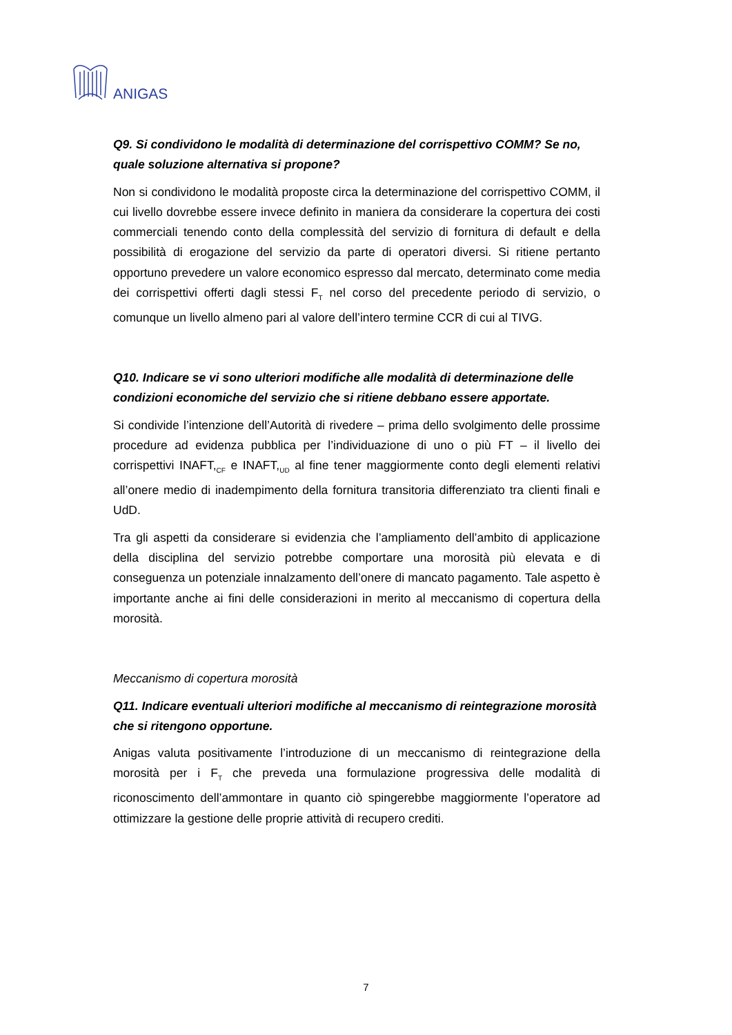ANIGAS
Q9. Si condividono le modalità di determinazione del corrispettivo COMM? Se no, quale soluzione alternativa si propone?
Non si condividono le modalità proposte circa la determinazione del corrispettivo COMM, il cui livello dovrebbe essere invece definito in maniera da considerare la copertura dei costi commerciali tenendo conto della complessità del servizio di fornitura di default e della possibilità di erogazione del servizio da parte di operatori diversi. Si ritiene pertanto opportuno prevedere un valore economico espresso dal mercato, determinato come media dei corrispettivi offerti dagli stessi F<sub>T</sub> nel corso del precedente periodo di servizio, o comunque un livello almeno pari al valore dell’intero termine CCR di cui al TIVG.
Q10. Indicare se vi sono ulteriori modifiche alle modalità di determinazione delle condizioni economiche del servizio che si ritiene debbano essere apportate.
Si condivide l’intenzione dell’Autorità di rivedere – prima dello svolgimento delle prossime procedure ad evidenza pubblica per l’individuazione di uno o più FT – il livello dei corrispettivi INAFT,<sub>CF</sub> e INAFT,<sub>UD</sub> al fine tener maggiormente conto degli elementi relativi all’onere medio di inadempimento della fornitura transitoria differenziato tra clienti finali e UdD.
Tra gli aspetti da considerare si evidenzia che l’ampliamento dell’ambito di applicazione della disciplina del servizio potrebbe comportare una morosità più elevata e di conseguenza un potenziale innalzamento dell’onere di mancato pagamento. Tale aspetto è importante anche ai fini delle considerazioni in merito al meccanismo di copertura della morosità.
Meccanismo di copertura morosità
Q11. Indicare eventuali ulteriori modifiche al meccanismo di reintegrazione morosità che si ritengono opportune.
Anigas valuta positivamente l’introduzione di un meccanismo di reintegrazione della morosità per i F<sub>T</sub> che preveda una formulazione progressiva delle modalità di riconoscimento dell’ammontare in quanto ciò spingerebbe maggiormente l’operatore ad ottimizzare la gestione delle proprie attività di recupero crediti.
7